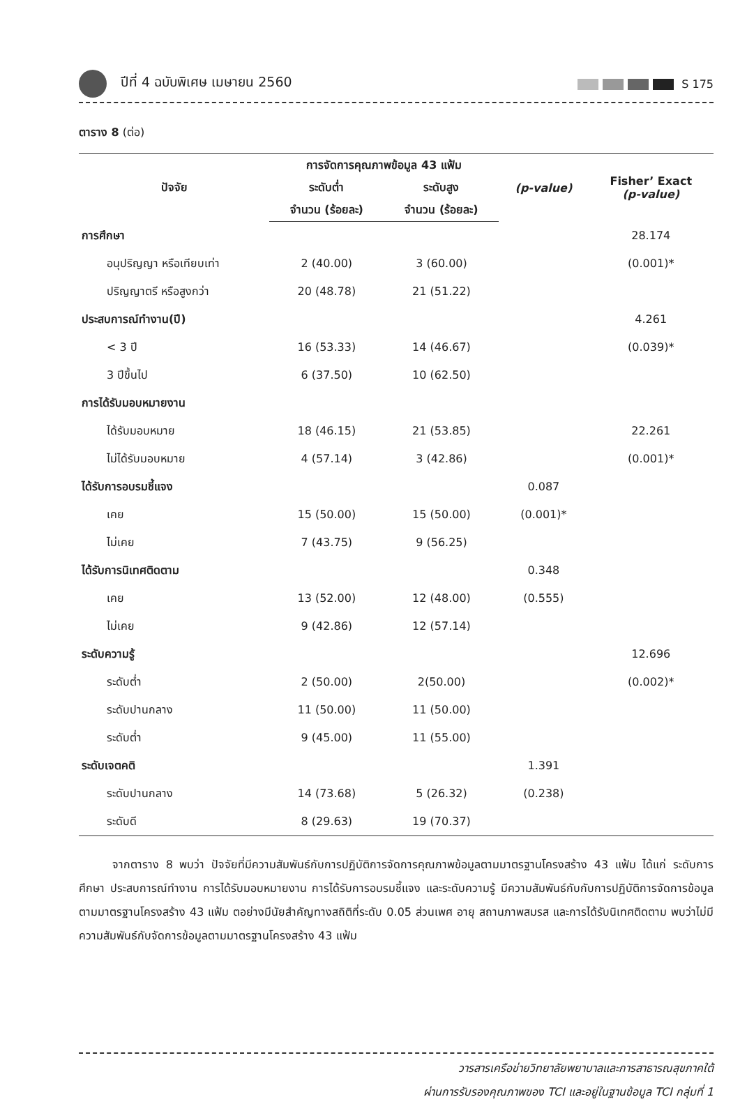ปีที่ 4 ฉบับพิเศษ เมษายน 2560
S 175
ตาราง 8 (ต่อ)
| ปัจจัย | การจัดการคุณภาพข้อมูล 43 แฟ้ม | | (p-value) | Fisher’ Exact (p-value) |
| --- | --- | --- | --- | --- |
| | ระดับต่ำ | ระดับสูง | | |
| | จำนวน (ร้อยละ) | จำนวน (ร้อยละ) | | |
| การศึกษา | | | | 28.174 |
| อนุปริญญา หรือเทียบเท่า | 2 (40.00) | 3 (60.00) | | (0.001)* |
| ปริญญาตรี หรือสูงกว่า | 20 (48.78) | 21 (51.22) | | |
| ประสบการณ์ทำงาน(ปี) | | | | 4.261 |
| < 3 ปี | 16 (53.33) | 14 (46.67) | | (0.039)* |
| 3 ปีขึ้นไป | 6 (37.50) | 10 (62.50) | | |
| การได้รับมอบหมายงาน | | | | |
| ได้รับมอบหมาย | 18 (46.15) | 21 (53.85) | | 22.261 |
| ไม่ได้รับมอบหมาย | 4 (57.14) | 3 (42.86) | | (0.001)* |
| ได้รับการอบรมชี้แจง | | | 0.087 | |
| เคย | 15 (50.00) | 15 (50.00) | (0.001)* | |
| ไม่เคย | 7 (43.75) | 9 (56.25) | | |
| ได้รับการนิเทศติดตาม | | | 0.348 | |
| เคย | 13 (52.00) | 12 (48.00) | (0.555) | |
| ไม่เคย | 9 (42.86) | 12 (57.14) | | |
| ระดับความรู้ | | | | 12.696 |
| ระดับต่ำ | 2 (50.00) | 2(50.00) | | (0.002)* |
| ระดับปานกลาง | 11 (50.00) | 11 (50.00) | | |
| ระดับต่ำ | 9 (45.00) | 11 (55.00) | | |
| ระดับเจตคติ | | | 1.391 | |
| ระดับปานกลาง | 14 (73.68) | 5 (26.32) | (0.238) | |
| ระดับดี | 8 (29.63) | 19 (70.37) | | |
   จากตาราง 8 พบว่า ปัจจัยที่มีความสัมพันธ์กับการปฏิบัติการจัดการคุณภาพข้อมูลตามมาตรฐานโครงสร้าง 43 แฟ้ม ได้แก่ ระดับการศึกษา ประสบการณ์ทำงาน การได้รับมอบหมายงาน การได้รับการอบรมชี้แจง และระดับความรู้ มีความสัมพันธ์กับกับการปฏิบัติการจัดการข้อมูลตามมาตรฐานโครงสร้าง 43 แฟ้ม ตอย่างมีนัยสำคัญทางสถิติที่ระดับ 0.05 ส่วนเพศ อายุ สถานภาพสมรส และการได้รับนิเทศติดตาม พบว่าไม่มีความสัมพันธ์กับจัดการข้อมูลตามมาตรฐานโครงสร้าง 43 แฟ้ม
วารสารเครือข่ายวิทยาลัยพยาบาลและการสาธารณสุขภาคใต้
ผ่านการรับรองคุณภาพของ TCI และอยู่ในฐานข้อมูล TCI กลุ่มที่ 1